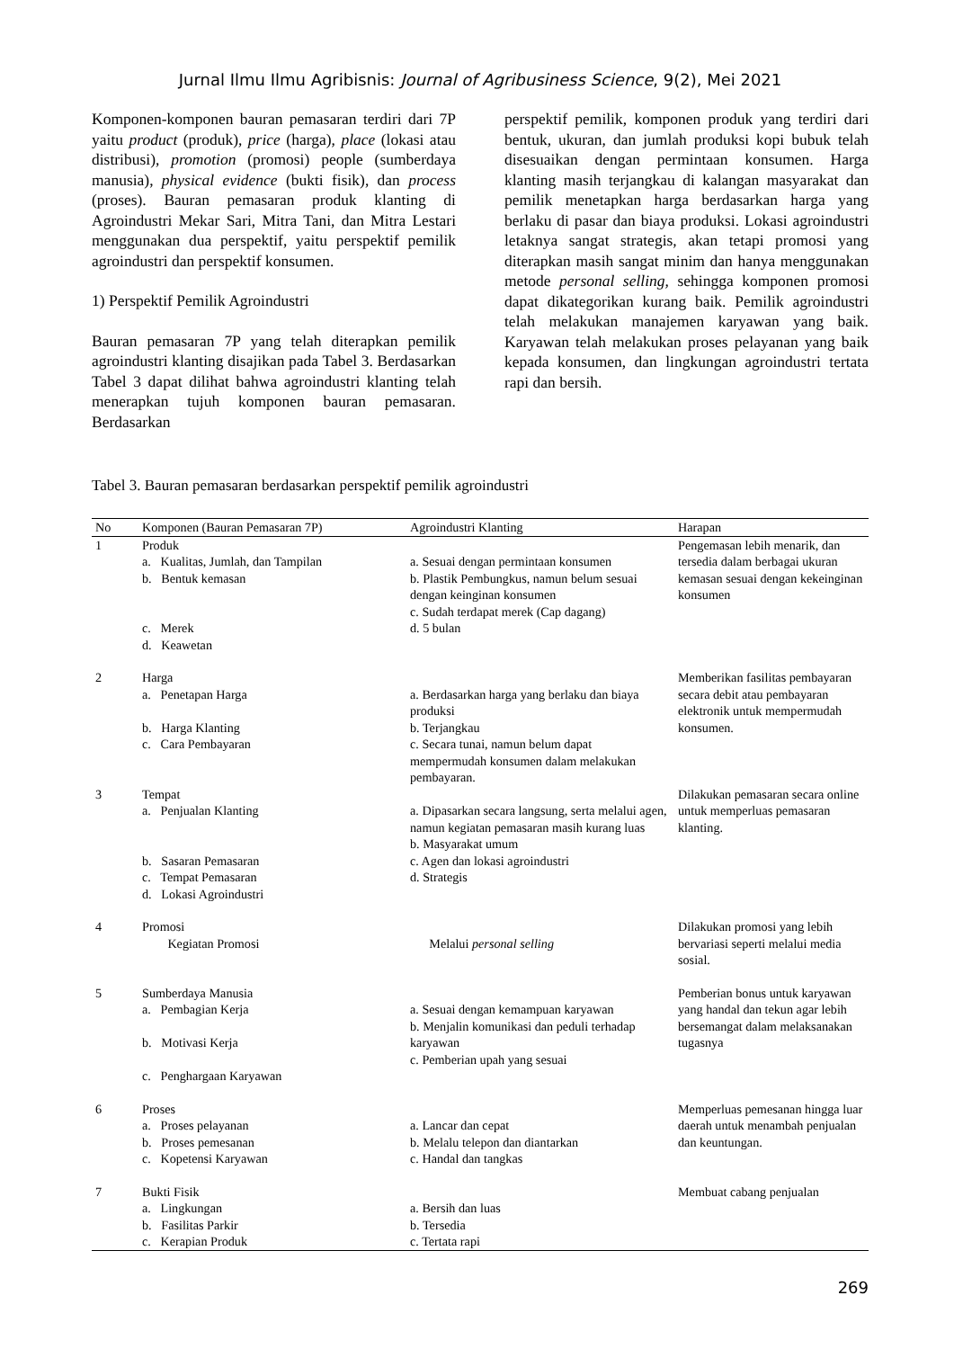Jurnal Ilmu Ilmu Agribisnis: Journal of Agribusiness Science, 9(2), Mei 2021
Komponen-komponen bauran pemasaran terdiri dari 7P yaitu product (produk), price (harga), place (lokasi atau distribusi), promotion (promosi) people (sumberdaya manusia), physical evidence (bukti fisik), dan process (proses). Bauran pemasaran produk klanting di Agroindustri Mekar Sari, Mitra Tani, dan Mitra Lestari menggunakan dua perspektif, yaitu perspektif pemilik agroindustri dan perspektif konsumen.
1) Perspektif Pemilik Agroindustri
Bauran pemasaran 7P yang telah diterapkan pemilik agroindustri klanting disajikan pada Tabel 3. Berdasarkan Tabel 3 dapat dilihat bahwa agroindustri klanting telah menerapkan tujuh komponen bauran pemasaran. Berdasarkan
perspektif pemilik, komponen produk yang terdiri dari bentuk, ukuran, dan jumlah produksi kopi bubuk telah disesuaikan dengan permintaan konsumen. Harga klanting masih terjangkau di kalangan masyarakat dan pemilik menetapkan harga berdasarkan harga yang berlaku di pasar dan biaya produksi. Lokasi agroindustri letaknya sangat strategis, akan tetapi promosi yang diterapkan masih sangat minim dan hanya menggunakan metode personal selling, sehingga komponen promosi dapat dikategorikan kurang baik. Pemilik agroindustri telah melakukan manajemen karyawan yang baik. Karyawan telah melakukan proses pelayanan yang baik kepada konsumen, dan lingkungan agroindustri tertata rapi dan bersih.
Tabel 3. Bauran pemasaran berdasarkan perspektif pemilik agroindustri
| No | Komponen (Bauran Pemasaran 7P) | Agroindustri Klanting | Harapan |
| --- | --- | --- | --- |
| 1 | Produk a. Kualitas, Jumlah, dan Tampilan b. Bentuk kemasan c. Merek d. Keawetan | a. Sesuai dengan permintaan konsumen b. Plastik Pembungkus, namun belum sesuai dengan keinginan konsumen c. Sudah terdapat merek (Cap dagang) d. 5 bulan | Pengemasan lebih menarik, dan tersedia dalam berbagai ukuran kemasan sesuai dengan kekeinginan konsumen |
| 2 | Harga a. Penetapan Harga b. Harga Klanting c. Cara Pembayaran | a. Berdasarkan harga yang berlaku dan biaya produksi b. Terjangkau c. Secara tunai, namun belum dapat mempermudah konsumen dalam melakukan pembayaran. | Memberikan fasilitas pembayaran secara debit atau pembayaran elektronik untuk mempermudah konsumen. |
| 3 | Tempat a. Penjualan Klanting b. Sasaran Pemasaran c. Tempat Pemasaran d. Lokasi Agroindustri | a. Dipasarkan secara langsung, serta melalui agen, namun kegiatan pemasaran masih kurang luas b. Masyarakat umum c. Agen dan lokasi agroindustri d. Strategis | Dilakukan pemasaran secara online untuk memperluas pemasaran klanting. |
| 4 | Promosi Kegiatan Promosi | Melalui personal selling | Dilakukan promosi yang lebih bervariasi seperti melalui media sosial. |
| 5 | Sumberdaya Manusia a. Pembagian Kerja b. Motivasi Kerja c. Penghargaan Karyawan | a. Sesuai dengan kemampuan karyawan b. Menjalin komunikasi dan peduli terhadap karyawan c. Pemberian upah yang sesuai | Pemberian bonus untuk karyawan yang handal dan tekun agar lebih bersemangat dalam melaksanakan tugasnya |
| 6 | Proses a. Proses pelayanan b. Proses pemesanan c. Kopetensi Karyawan | a. Lancar dan cepat b. Melalu telepon dan diantarkan c. Handal dan tangkas | Memperluas pemesanan hingga luar daerah untuk menambah penjualan dan keuntungan. |
| 7 | Bukti Fisik a. Lingkungan b. Fasilitas Parkir c. Kerapian Produk | a. Bersih dan luas b. Tersedia c. Tertata rapi | Membuat cabang penjualan |
269